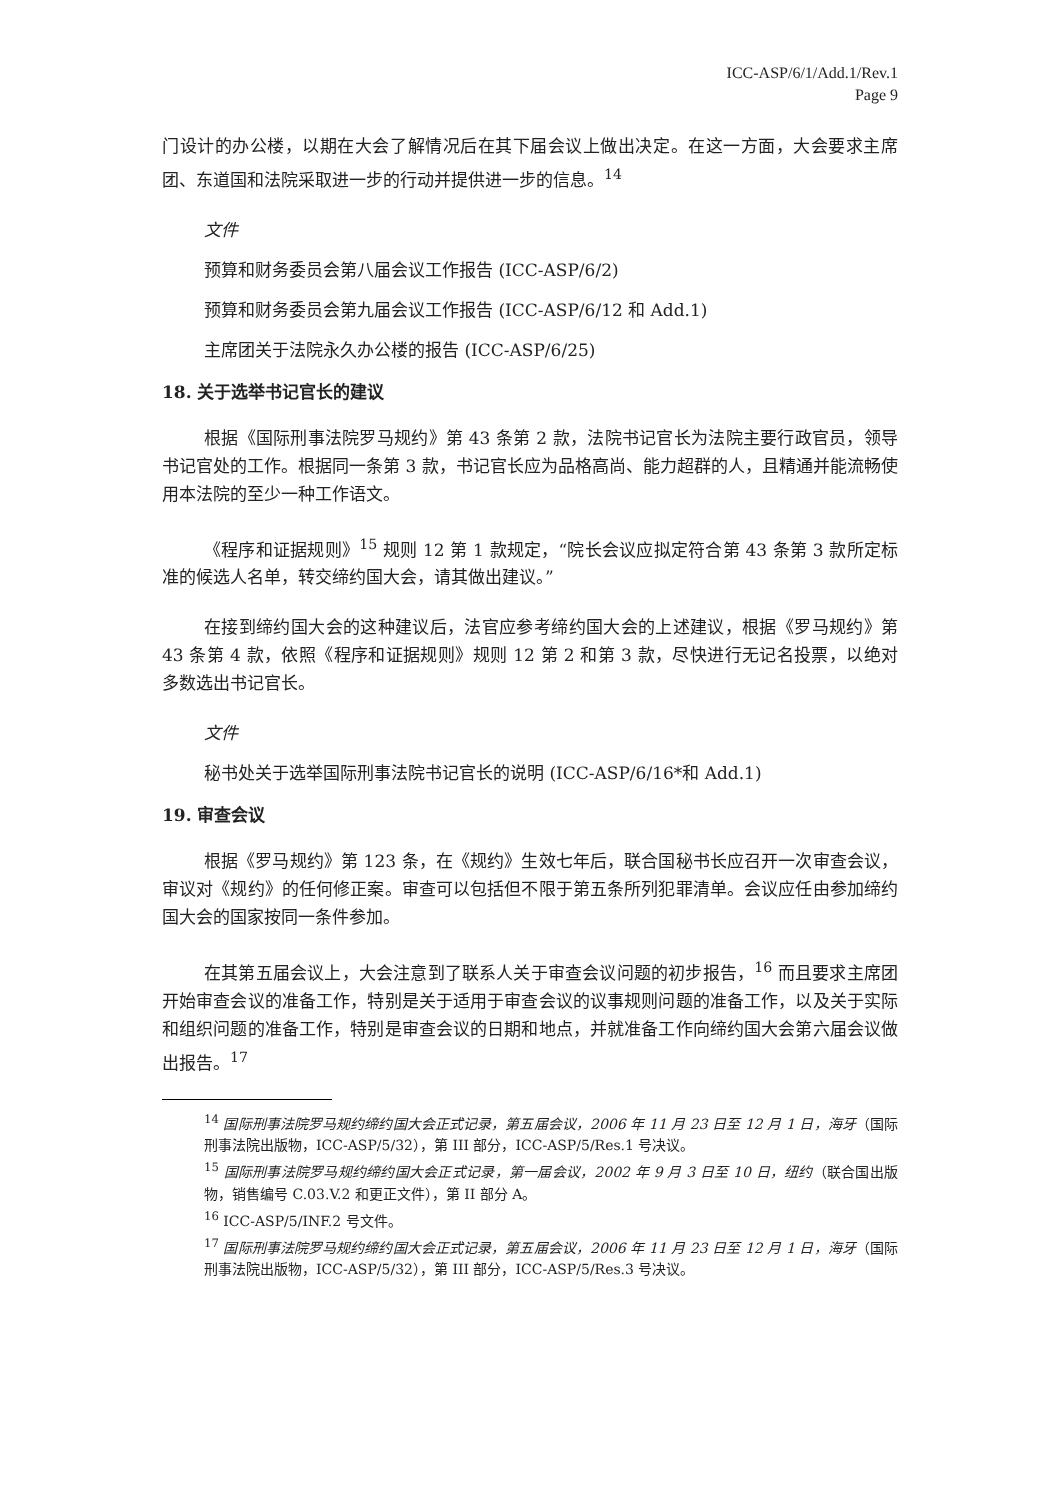ICC-ASP/6/1/Add.1/Rev.1
Page 9
门设计的办公楼，以期在大会了解情况后在其下届会议上做出决定。在这一方面，大会要求主席团、东道国和法院采取进一步的行动并提供进一步的信息。<sup>14</sup>
文件
预算和财务委员会第八届会议工作报告 (ICC-ASP/6/2)
预算和财务委员会第九届会议工作报告 (ICC-ASP/6/12 和 Add.1)
主席团关于法院永久办公楼的报告 (ICC-ASP/6/25)
18. 关于选举书记官长的建议
根据《国际刑事法院罗马规约》第 43 条第 2 款，法院书记官长为法院主要行政官员，领导书记官处的工作。根据同一条第 3 款，书记官长应为品格高尚、能力超群的人，且精通并能流畅使用本法院的至少一种工作语文。
《程序和证据规则》<sup>15</sup> 规则 12 第 1 款规定，“院长会议应拟定符合第 43 条第 3 款所定标准的候选人名单，转交缔约国大会，请其做出建议。”
在接到缔约国大会的这种建议后，法官应参考缔约国大会的上述建议，根据《罗马规约》第 43 条第 4 款，依照《程序和证据规则》规则 12 第 2 和第 3 款，尽快进行无记名投票，以绝对多数选出书记官长。
文件
秘书处关于选举国际刑事法院书记官长的说明 (ICC-ASP/6/16*和 Add.1)
19. 审查会议
根据《罗马规约》第 123 条，在《规约》生效七年后，联合国秘书长应召开一次审查会议，审议对《规约》的任何修正案。审查可以包括但不限于第五条所列犯罪清单。会议应任由参加缔约国大会的国家按同一条件参加。
在其第五届会议上，大会注意到了联系人关于审查会议问题的初步报告，<sup>16</sup> 而且要求主席团开始审查会议的准备工作，特别是关于适用于审查会议的议事规则问题的准备工作，以及关于实际和组织问题的准备工作，特别是审查会议的日期和地点，并就准备工作向缔约国大会第六届会议做出报告。<sup>17</sup>
<sup>14</sup> 国际刑事法院罗马规约缔约国大会正式记录，第五届会议，2006 年 11 月 23 日至 12 月 1 日，海牙（国际刑事法院出版物，ICC-ASP/5/32），第 III 部分，ICC-ASP/5/Res.1 号决议。
<sup>15</sup> 国际刑事法院罗马规约缔约国大会正式记录，第一届会议，2002 年 9 月 3 日至 10 日，纽约（联合国出版物，销售编号 C.03.V.2 和更正文件），第 II 部分 A。
<sup>16</sup> ICC-ASP/5/INF.2 号文件。
<sup>17</sup> 国际刑事法院罗马规约缔约国大会正式记录，第五届会议，2006 年 11 月 23 日至 12 月 1 日，海牙（国际刑事法院出版物，ICC-ASP/5/32），第 III 部分，ICC-ASP/5/Res.3 号决议。